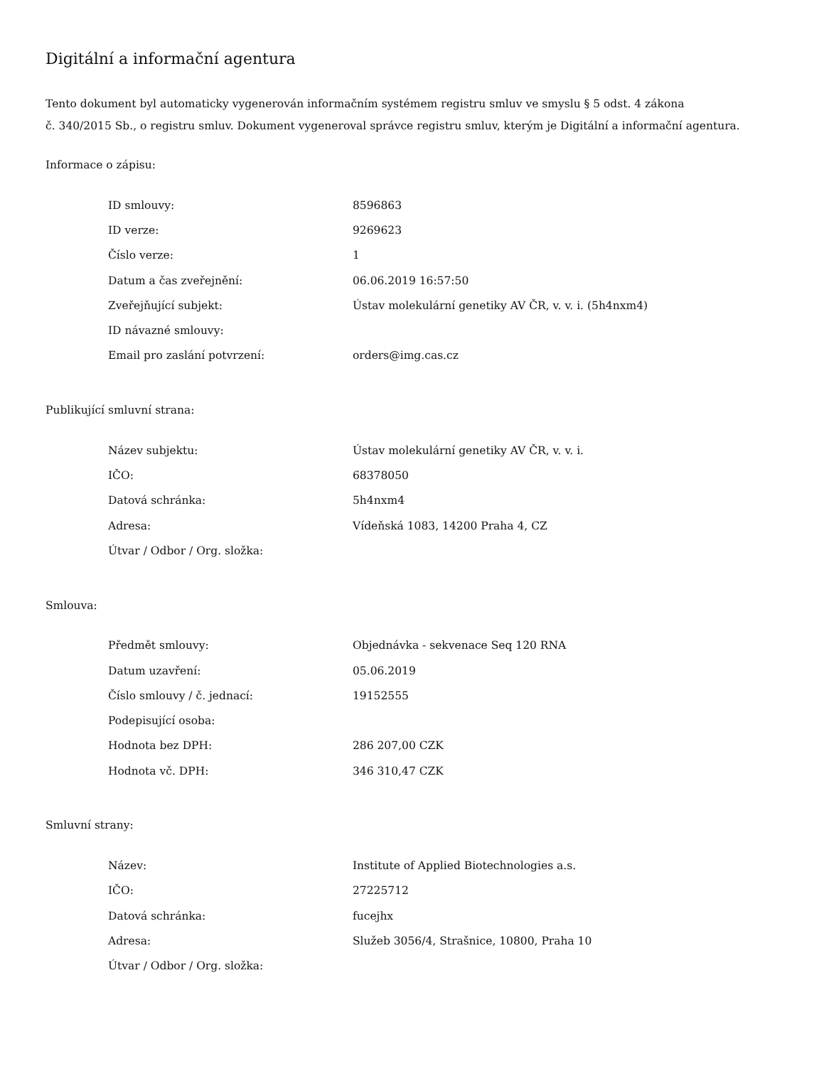Digitální a informační agentura
Tento dokument byl automaticky vygenerován informačním systémem registru smluv ve smyslu § 5 odst. 4 zákona
č. 340/2015 Sb., o registru smluv. Dokument vygeneroval správce registru smluv, kterým je Digitální a informační agentura.
Informace o zápisu:
| ID smlouvy: | 8596863 |
| ID verze: | 9269623 |
| Číslo verze: | 1 |
| Datum a čas zveřejnění: | 06.06.2019 16:57:50 |
| Zveřejňující subjekt: | Ústav molekulární genetiky AV ČR, v. v. i. (5h4nxm4) |
| ID návazné smlouvy: | |
| Email pro zaslání potvrzení: | orders@img.cas.cz |
Publikující smluvní strana:
| Název subjektu: | Ústav molekulární genetiky AV ČR, v. v. i. |
| IČO: | 68378050 |
| Datová schránka: | 5h4nxm4 |
| Adresa: | Vídeňská 1083, 14200 Praha 4, CZ |
| Útvar / Odbor / Org. složka: | |
Smlouva:
| Předmět smlouvy: | Objednávka - sekvenace Seq 120 RNA |
| Datum uzavření: | 05.06.2019 |
| Číslo smlouvy / č. jednací: | 19152555 |
| Podepisující osoba: | |
| Hodnota bez DPH: | 286 207,00 CZK |
| Hodnota vč. DPH: | 346 310,47 CZK |
Smluvní strany:
| Název: | Institute of Applied Biotechnologies a.s. |
| IČO: | 27225712 |
| Datová schránka: | fucejhx |
| Adresa: | Služeb 3056/4, Strašnice, 10800, Praha 10 |
| Útvar / Odbor / Org. složka: | |